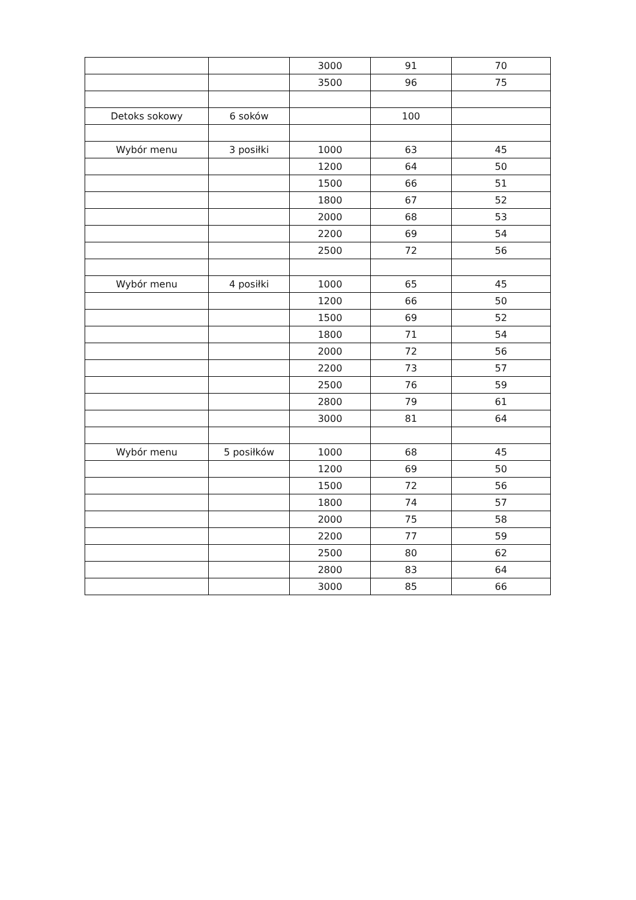| | | 3000 | 91 | 70 |
| | | 3500 | 96 | 75 |
| Detoks sokowy | 6 soków | | 100 | |
| Wybór menu | 3 posiłki | 1000 | 63 | 45 |
| | | 1200 | 64 | 50 |
| | | 1500 | 66 | 51 |
| | | 1800 | 67 | 52 |
| | | 2000 | 68 | 53 |
| | | 2200 | 69 | 54 |
| | | 2500 | 72 | 56 |
| Wybór menu | 4 posiłki | 1000 | 65 | 45 |
| | | 1200 | 66 | 50 |
| | | 1500 | 69 | 52 |
| | | 1800 | 71 | 54 |
| | | 2000 | 72 | 56 |
| | | 2200 | 73 | 57 |
| | | 2500 | 76 | 59 |
| | | 2800 | 79 | 61 |
| | | 3000 | 81 | 64 |
| Wybór menu | 5 posiłków | 1000 | 68 | 45 |
| | | 1200 | 69 | 50 |
| | | 1500 | 72 | 56 |
| | | 1800 | 74 | 57 |
| | | 2000 | 75 | 58 |
| | | 2200 | 77 | 59 |
| | | 2500 | 80 | 62 |
| | | 2800 | 83 | 64 |
| | | 3000 | 85 | 66 |